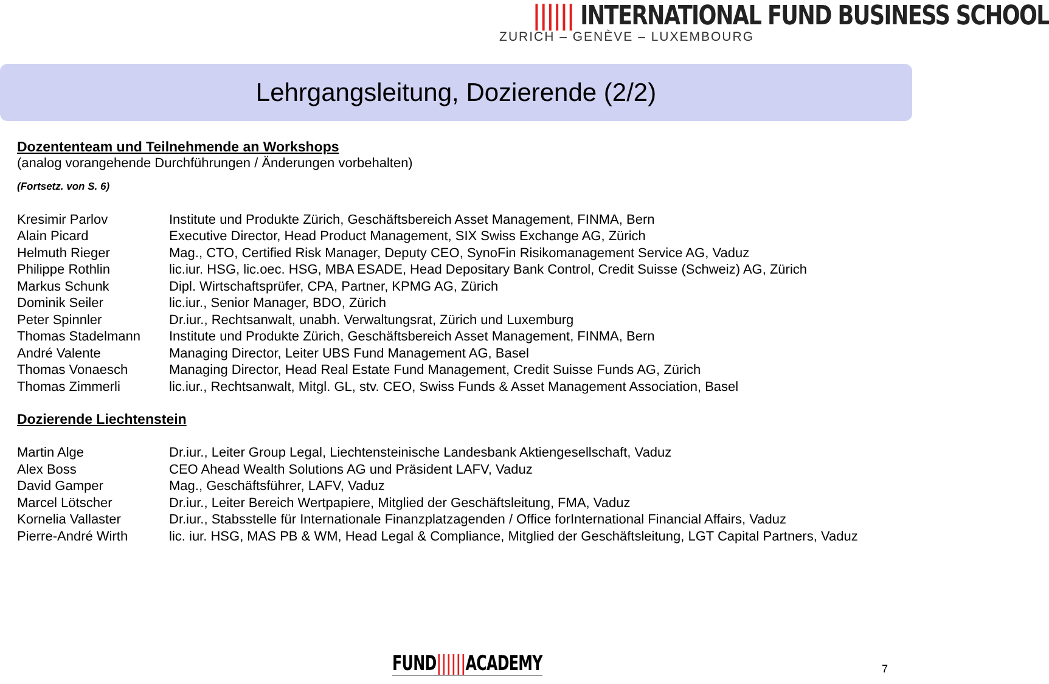|||||| INTERNATIONAL FUND BUSINESS SCHOOL
ZURICH – GENÈVE – LUXEMBOURG
Lehrgangsleitung, Dozierende (2/2)
Dozententeam und Teilnehmende an Workshops
(analog vorangehende Durchführungen / Änderungen vorbehalten)
(Fortsetz. von S. 6)
| Kresimir Parlov | Institute und Produkte Zürich, Geschäftsbereich Asset Management, FINMA, Bern |
| Alain Picard | Executive Director, Head Product Management, SIX Swiss Exchange AG, Zürich |
| Helmuth Rieger | Mag., CTO, Certified Risk Manager, Deputy CEO, SynoFin Risikomanagement Service AG, Vaduz |
| Philippe Rothlin | lic.iur. HSG, lic.oec. HSG, MBA ESADE, Head Depositary Bank Control, Credit Suisse (Schweiz) AG, Zürich |
| Markus Schunk | Dipl. Wirtschaftsprüfer, CPA, Partner, KPMG AG, Zürich |
| Dominik Seiler | lic.iur., Senior Manager, BDO, Zürich |
| Peter Spinnler | Dr.iur., Rechtsanwalt, unabh. Verwaltungsrat, Zürich und Luxemburg |
| Thomas Stadelmann | Institute und Produkte Zürich, Geschäftsbereich Asset Management, FINMA, Bern |
| André Valente | Managing Director, Leiter UBS Fund Management AG, Basel |
| Thomas Vonaesch | Managing Director, Head Real Estate Fund Management, Credit Suisse Funds AG, Zürich |
| Thomas Zimmerli | lic.iur., Rechtsanwalt, Mitgl. GL, stv. CEO, Swiss Funds & Asset Management Association, Basel |
Dozierende Liechtenstein
| Martin Alge | Dr.iur., Leiter Group Legal, Liechtensteinische Landesbank Aktiengesellschaft, Vaduz |
| Alex Boss | CEO Ahead Wealth Solutions AG und Präsident LAFV, Vaduz |
| David Gamper | Mag., Geschäftsführer, LAFV, Vaduz |
| Marcel Lötscher | Dr.iur., Leiter Bereich Wertpapiere, Mitglied der Geschäftsleitung, FMA, Vaduz |
| Kornelia Vallaster | Dr.iur., Stabsstelle für Internationale Finanzplatzagenden / Office forInternational Financial Affairs, Vaduz |
| Pierre-André Wirth | lic. iur. HSG, MAS PB & WM, Head Legal & Compliance, Mitglied der Geschäftsleitung, LGT Capital Partners, Vaduz |
FUND||||||ACADEMY 7